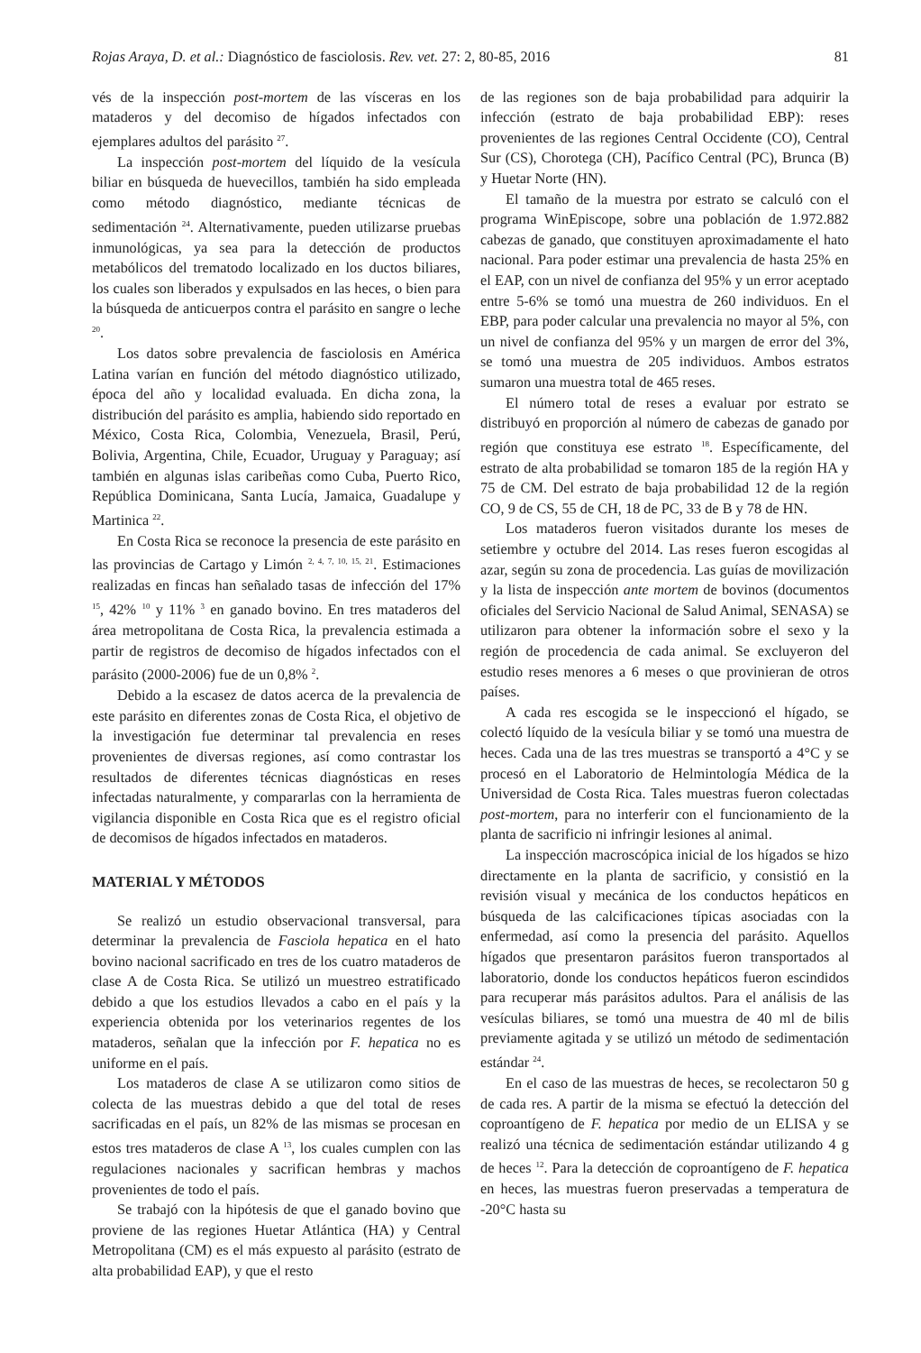Rojas Araya, D. et al.: Diagnóstico de fasciolosis. Rev. vet. 27: 2, 80-85, 2016 81
vés de la inspección post-mortem de las vísceras en los mataderos y del decomiso de hígados infectados con ejemplares adultos del parásito <sup>27</sup>.
La inspección post-mortem del líquido de la vesícula biliar en búsqueda de huevecillos, también ha sido empleada como método diagnóstico, mediante técnicas de sedimentación <sup>24</sup>. Alternativamente, pueden utilizarse pruebas inmunológicas, ya sea para la detección de productos metabólicos del trematodo localizado en los ductos biliares, los cuales son liberados y expulsados en las heces, o bien para la búsqueda de anticuerpos contra el parásito en sangre o leche <sup>20</sup>.
Los datos sobre prevalencia de fasciolosis en América Latina varían en función del método diagnóstico utilizado, época del año y localidad evaluada. En dicha zona, la distribución del parásito es amplia, habiendo sido reportado en México, Costa Rica, Colombia, Venezuela, Brasil, Perú, Bolivia, Argentina, Chile, Ecuador, Uruguay y Paraguay; así también en algunas islas caribeñas como Cuba, Puerto Rico, República Dominicana, Santa Lucía, Jamaica, Guadalupe y Martinica <sup>22</sup>.
En Costa Rica se reconoce la presencia de este parásito en las provincias de Cartago y Limón <sup>2, 4, 7, 10, 15, 21</sup>. Estimaciones realizadas en fincas han señalado tasas de infección del 17% <sup>15</sup>, 42% <sup>10</sup> y 11% <sup>3</sup> en ganado bovino. En tres mataderos del área metropolitana de Costa Rica, la prevalencia estimada a partir de registros de decomiso de hígados infectados con el parásito (2000-2006) fue de un 0,8% <sup>2</sup>.
Debido a la escasez de datos acerca de la prevalencia de este parásito en diferentes zonas de Costa Rica, el objetivo de la investigación fue determinar tal prevalencia en reses provenientes de diversas regiones, así como contrastar los resultados de diferentes técnicas diagnósticas en reses infectadas naturalmente, y compararlas con la herramienta de vigilancia disponible en Costa Rica que es el registro oficial de decomisos de hígados infectados en mataderos.
MATERIAL Y MÉTODOS
Se realizó un estudio observacional transversal, para determinar la prevalencia de Fasciola hepatica en el hato bovino nacional sacrificado en tres de los cuatro mataderos de clase A de Costa Rica. Se utilizó un muestreo estratificado debido a que los estudios llevados a cabo en el país y la experiencia obtenida por los veterinarios regentes de los mataderos, señalan que la infección por F. hepatica no es uniforme en el país.
Los mataderos de clase A se utilizaron como sitios de colecta de las muestras debido a que del total de reses sacrificadas en el país, un 82% de las mismas se procesan en estos tres mataderos de clase A <sup>13</sup>, los cuales cumplen con las regulaciones nacionales y sacrifican hembras y machos provenientes de todo el país.
Se trabajó con la hipótesis de que el ganado bovino que proviene de las regiones Huetar Atlántica (HA) y Central Metropolitana (CM) es el más expuesto al parásito (estrato de alta probabilidad EAP), y que el resto
de las regiones son de baja probabilidad para adquirir la infección (estrato de baja probabilidad EBP): reses provenientes de las regiones Central Occidente (CO), Central Sur (CS), Chorotega (CH), Pacífico Central (PC), Brunca (B) y Huetar Norte (HN).
El tamaño de la muestra por estrato se calculó con el programa WinEpiscope, sobre una población de 1.972.882 cabezas de ganado, que constituyen aproximadamente el hato nacional. Para poder estimar una prevalencia de hasta 25% en el EAP, con un nivel de confianza del 95% y un error aceptado entre 5-6% se tomó una muestra de 260 individuos. En el EBP, para poder calcular una prevalencia no mayor al 5%, con un nivel de confianza del 95% y un margen de error del 3%, se tomó una muestra de 205 individuos. Ambos estratos sumaron una muestra total de 465 reses.
El número total de reses a evaluar por estrato se distribuyó en proporción al número de cabezas de ganado por región que constituya ese estrato <sup>18</sup>. Específicamente, del estrato de alta probabilidad se tomaron 185 de la región HA y 75 de CM. Del estrato de baja probabilidad 12 de la región CO, 9 de CS, 55 de CH, 18 de PC, 33 de B y 78 de HN.
Los mataderos fueron visitados durante los meses de setiembre y octubre del 2014. Las reses fueron escogidas al azar, según su zona de procedencia. Las guías de movilización y la lista de inspección ante mortem de bovinos (documentos oficiales del Servicio Nacional de Salud Animal, SENASA) se utilizaron para obtener la información sobre el sexo y la región de procedencia de cada animal. Se excluyeron del estudio reses menores a 6 meses o que provinieran de otros países.
A cada res escogida se le inspeccionó el hígado, se colectó líquido de la vesícula biliar y se tomó una muestra de heces. Cada una de las tres muestras se transportó a 4°C y se procesó en el Laboratorio de Helmintología Médica de la Universidad de Costa Rica. Tales muestras fueron colectadas post-mortem, para no interferir con el funcionamiento de la planta de sacrificio ni infringir lesiones al animal.
La inspección macroscópica inicial de los hígados se hizo directamente en la planta de sacrificio, y consistió en la revisión visual y mecánica de los conductos hepáticos en búsqueda de las calcificaciones típicas asociadas con la enfermedad, así como la presencia del parásito. Aquellos hígados que presentaron parásitos fueron transportados al laboratorio, donde los conductos hepáticos fueron escindidos para recuperar más parásitos adultos. Para el análisis de las vesículas biliares, se tomó una muestra de 40 ml de bilis previamente agitada y se utilizó un método de sedimentación estándar <sup>24</sup>.
En el caso de las muestras de heces, se recolectaron 50 g de cada res. A partir de la misma se efectuó la detección del coproantígeno de F. hepatica por medio de un ELISA y se realizó una técnica de sedimentación estándar utilizando 4 g de heces <sup>12</sup>. Para la detección de coproantígeno de F. hepatica en heces, las muestras fueron preservadas a temperatura de -20°C hasta su